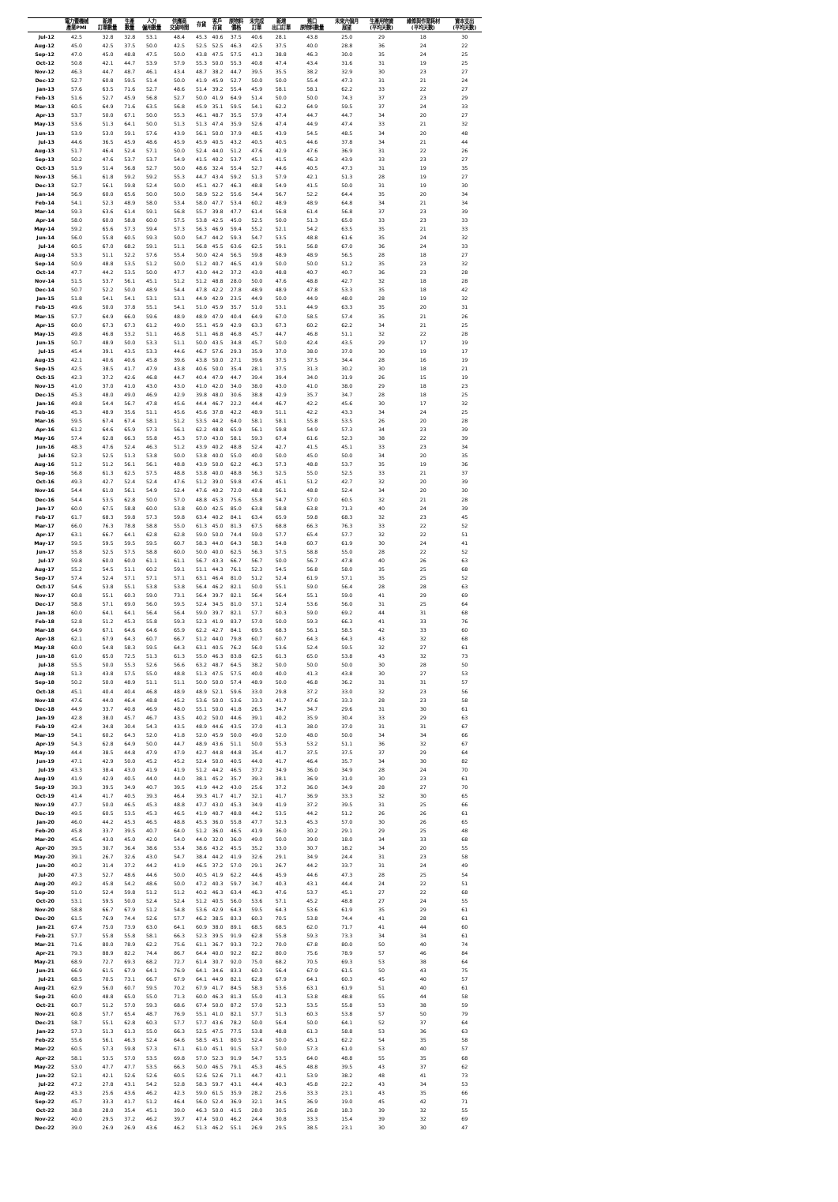| | 電力暨機械 產業PMI | 新增 訂單數量 | 生產 數量 | 人力 僱用數量 | 供應商 交貨時間 | 存貨 | 客戶 存貨 | 原物料 價格 | 未完成 訂單 | 新增 出口訂單 | 進口 原物料數量 | 未來六個月 展望 | 生產用物資 (平均天數) | 維修與作業耗材 (平均天數) | 資本支出 (平均天數) |
| --- | --- | --- | --- | --- | --- | --- | --- | --- | --- | --- | --- | --- | --- | --- | --- |
| Jul-12 | 42.5 | 32.8 | 32.8 | 53.1 | 48.4 | 45.3 | 40.6 | 37.5 | 40.6 | 28.1 | 43.8 | 25.0 | 29 | 18 | 30 |
| Aug-12 | 45.0 | 42.5 | 37.5 | 50.0 | 42.5 | 52.5 | 52.5 | 46.3 | 42.5 | 37.5 | 40.0 | 28.8 | 36 | 24 | 22 |
| Sep-12 | 47.0 | 45.0 | 48.8 | 47.5 | 50.0 | 43.8 | 47.5 | 57.5 | 41.3 | 38.8 | 46.3 | 30.0 | 35 | 24 | 25 |
| Oct-12 | 50.8 | 42.1 | 44.7 | 53.9 | 57.9 | 55.3 | 50.0 | 55.3 | 40.8 | 47.4 | 43.4 | 31.6 | 31 | 19 | 25 |
| Nov-12 | 46.3 | 44.7 | 48.7 | 46.1 | 43.4 | 48.7 | 38.2 | 44.7 | 39.5 | 35.5 | 38.2 | 32.9 | 30 | 23 | 27 |
| Dec-12 | 52.7 | 60.8 | 59.5 | 51.4 | 50.0 | 41.9 | 45.9 | 52.7 | 50.0 | 50.0 | 55.4 | 47.3 | 31 | 21 | 24 |
| Jan-13 | 57.6 | 63.5 | 71.6 | 52.7 | 48.6 | 51.4 | 39.2 | 55.4 | 45.9 | 58.1 | 58.1 | 62.2 | 33 | 22 | 27 |
| Feb-13 | 51.6 | 52.7 | 45.9 | 56.8 | 52.7 | 50.0 | 41.9 | 64.9 | 51.4 | 50.0 | 50.0 | 74.3 | 37 | 23 | 29 |
| Mar-13 | 60.5 | 64.9 | 71.6 | 63.5 | 56.8 | 45.9 | 35.1 | 59.5 | 54.1 | 62.2 | 64.9 | 59.5 | 37 | 24 | 33 |
| Apr-13 | 53.7 | 50.0 | 67.1 | 50.0 | 55.3 | 46.1 | 48.7 | 35.5 | 57.9 | 47.4 | 44.7 | 44.7 | 34 | 20 | 27 |
| May-13 | 53.6 | 51.3 | 64.1 | 50.0 | 51.3 | 51.3 | 47.4 | 35.9 | 52.6 | 47.4 | 44.9 | 47.4 | 33 | 21 | 32 |
| Jun-13 | 53.9 | 53.0 | 59.1 | 57.6 | 43.9 | 56.1 | 50.0 | 37.9 | 48.5 | 43.9 | 54.5 | 48.5 | 34 | 20 | 48 |
| Jul-13 | 44.6 | 36.5 | 45.9 | 48.6 | 45.9 | 45.9 | 40.5 | 43.2 | 40.5 | 40.5 | 44.6 | 37.8 | 34 | 21 | 44 |
| Aug-13 | 51.7 | 46.4 | 52.4 | 57.1 | 50.0 | 52.4 | 44.0 | 51.2 | 47.6 | 42.9 | 47.6 | 36.9 | 31 | 22 | 26 |
| Sep-13 | 50.2 | 47.6 | 53.7 | 53.7 | 54.9 | 41.5 | 40.2 | 53.7 | 45.1 | 41.5 | 46.3 | 43.9 | 33 | 23 | 27 |
| Oct-13 | 51.9 | 51.4 | 56.8 | 52.7 | 50.0 | 48.6 | 32.4 | 55.4 | 52.7 | 44.6 | 40.5 | 47.3 | 31 | 19 | 35 |
| Nov-13 | 56.1 | 61.8 | 59.2 | 59.2 | 55.3 | 44.7 | 43.4 | 59.2 | 51.3 | 57.9 | 42.1 | 51.3 | 28 | 19 | 27 |
| Dec-13 | 52.7 | 56.1 | 59.8 | 52.4 | 50.0 | 45.1 | 42.7 | 46.3 | 48.8 | 54.9 | 41.5 | 50.0 | 31 | 19 | 30 |
| Jan-14 | 56.9 | 60.0 | 65.6 | 50.0 | 50.0 | 58.9 | 52.2 | 55.6 | 54.4 | 56.7 | 52.2 | 64.4 | 35 | 20 | 34 |
| Feb-14 | 54.1 | 52.3 | 48.9 | 58.0 | 53.4 | 58.0 | 47.7 | 53.4 | 60.2 | 48.9 | 48.9 | 64.8 | 34 | 21 | 34 |
| Mar-14 | 59.3 | 63.6 | 61.4 | 59.1 | 56.8 | 55.7 | 39.8 | 47.7 | 61.4 | 56.8 | 61.4 | 56.8 | 37 | 23 | 39 |
| Apr-14 | 58.0 | 60.0 | 58.8 | 60.0 | 57.5 | 53.8 | 42.5 | 45.0 | 52.5 | 50.0 | 51.3 | 65.0 | 33 | 23 | 33 |
| May-14 | 59.2 | 65.6 | 57.3 | 59.4 | 57.3 | 56.3 | 46.9 | 59.4 | 55.2 | 52.1 | 54.2 | 63.5 | 35 | 21 | 33 |
| Jun-14 | 56.0 | 55.8 | 60.5 | 59.3 | 50.0 | 54.7 | 44.2 | 59.3 | 54.7 | 53.5 | 48.8 | 61.6 | 35 | 24 | 32 |
| Jul-14 | 60.5 | 67.0 | 68.2 | 59.1 | 51.1 | 56.8 | 45.5 | 63.6 | 62.5 | 59.1 | 56.8 | 67.0 | 36 | 24 | 33 |
| Aug-14 | 53.3 | 51.1 | 52.2 | 57.6 | 55.4 | 50.0 | 42.4 | 56.5 | 59.8 | 48.9 | 48.9 | 56.5 | 28 | 18 | 27 |
| Sep-14 | 50.9 | 48.8 | 53.5 | 51.2 | 50.0 | 51.2 | 40.7 | 46.5 | 41.9 | 50.0 | 50.0 | 51.2 | 35 | 23 | 32 |
| Oct-14 | 47.7 | 44.2 | 53.5 | 50.0 | 47.7 | 43.0 | 44.2 | 37.2 | 43.0 | 48.8 | 40.7 | 40.7 | 36 | 23 | 28 |
| Nov-14 | 51.5 | 53.7 | 56.1 | 45.1 | 51.2 | 51.2 | 48.8 | 28.0 | 50.0 | 47.6 | 48.8 | 42.7 | 32 | 18 | 28 |
| Dec-14 | 50.7 | 52.2 | 50.0 | 48.9 | 54.4 | 47.8 | 42.2 | 27.8 | 48.9 | 48.9 | 47.8 | 53.3 | 35 | 18 | 42 |
| Jan-15 | 51.8 | 54.1 | 54.1 | 53.1 | 53.1 | 44.9 | 42.9 | 23.5 | 44.9 | 50.0 | 44.9 | 48.0 | 28 | 19 | 32 |
| Feb-15 | 49.6 | 50.0 | 37.8 | 55.1 | 54.1 | 51.0 | 45.9 | 35.7 | 51.0 | 53.1 | 44.9 | 63.3 | 35 | 20 | 31 |
| Mar-15 | 57.7 | 64.9 | 66.0 | 59.6 | 48.9 | 48.9 | 47.9 | 40.4 | 64.9 | 67.0 | 58.5 | 57.4 | 35 | 21 | 26 |
| Apr-15 | 60.0 | 67.3 | 67.3 | 61.2 | 49.0 | 55.1 | 45.9 | 42.9 | 63.3 | 67.3 | 60.2 | 62.2 | 34 | 21 | 25 |
| May-15 | 49.8 | 46.8 | 53.2 | 51.1 | 46.8 | 51.1 | 46.8 | 46.8 | 45.7 | 44.7 | 46.8 | 51.1 | 32 | 22 | 28 |
| Jun-15 | 50.7 | 48.9 | 50.0 | 53.3 | 51.1 | 50.0 | 43.5 | 34.8 | 45.7 | 50.0 | 42.4 | 43.5 | 29 | 17 | 19 |
| Jul-15 | 45.4 | 39.1 | 43.5 | 53.3 | 44.6 | 46.7 | 57.6 | 29.3 | 35.9 | 37.0 | 38.0 | 37.0 | 30 | 19 | 17 |
| Aug-15 | 42.1 | 40.6 | 40.6 | 45.8 | 39.6 | 43.8 | 50.0 | 27.1 | 39.6 | 37.5 | 37.5 | 34.4 | 28 | 16 | 19 |
| Sep-15 | 42.5 | 38.5 | 41.7 | 47.9 | 43.8 | 40.6 | 50.0 | 35.4 | 28.1 | 37.5 | 31.3 | 30.2 | 30 | 18 | 21 |
| Oct-15 | 42.3 | 37.2 | 42.6 | 46.8 | 44.7 | 40.4 | 47.9 | 44.7 | 39.4 | 39.4 | 34.0 | 31.9 | 26 | 15 | 19 |
| Nov-15 | 41.0 | 37.0 | 41.0 | 43.0 | 43.0 | 41.0 | 42.0 | 34.0 | 38.0 | 43.0 | 41.0 | 38.0 | 29 | 18 | 23 |
| Dec-15 | 45.3 | 48.0 | 49.0 | 46.9 | 42.9 | 39.8 | 48.0 | 30.6 | 38.8 | 42.9 | 35.7 | 34.7 | 28 | 18 | 25 |
| Jan-16 | 49.8 | 54.4 | 56.7 | 47.8 | 45.6 | 44.4 | 46.7 | 22.2 | 44.4 | 46.7 | 42.2 | 45.6 | 30 | 17 | 32 |
| Feb-16 | 45.3 | 48.9 | 35.6 | 51.1 | 45.6 | 45.6 | 37.8 | 42.2 | 48.9 | 51.1 | 42.2 | 43.3 | 34 | 24 | 25 |
| Mar-16 | 59.5 | 67.4 | 67.4 | 58.1 | 51.2 | 53.5 | 44.2 | 64.0 | 58.1 | 58.1 | 55.8 | 53.5 | 26 | 20 | 28 |
| Apr-16 | 61.2 | 64.6 | 65.9 | 57.3 | 56.1 | 62.2 | 48.8 | 65.9 | 56.1 | 59.8 | 54.9 | 57.3 | 34 | 23 | 39 |
| May-16 | 57.4 | 62.8 | 66.3 | 55.8 | 45.3 | 57.0 | 43.0 | 58.1 | 59.3 | 67.4 | 61.6 | 52.3 | 38 | 22 | 39 |
| Jun-16 | 48.3 | 47.6 | 52.4 | 46.3 | 51.2 | 43.9 | 40.2 | 48.8 | 52.4 | 42.7 | 41.5 | 45.1 | 33 | 23 | 34 |
| Jul-16 | 52.3 | 52.5 | 51.3 | 53.8 | 50.0 | 53.8 | 40.0 | 55.0 | 40.0 | 50.0 | 45.0 | 50.0 | 34 | 20 | 35 |
| Aug-16 | 51.2 | 51.2 | 56.1 | 56.1 | 48.8 | 43.9 | 50.0 | 62.2 | 46.3 | 57.3 | 48.8 | 53.7 | 35 | 19 | 36 |
| Sep-16 | 56.8 | 61.3 | 62.5 | 57.5 | 48.8 | 53.8 | 40.0 | 48.8 | 56.3 | 52.5 | 55.0 | 52.5 | 33 | 21 | 37 |
| Oct-16 | 49.3 | 42.7 | 52.4 | 52.4 | 47.6 | 51.2 | 39.0 | 59.8 | 47.6 | 45.1 | 51.2 | 42.7 | 32 | 20 | 39 |
| Nov-16 | 54.4 | 61.0 | 56.1 | 54.9 | 52.4 | 47.6 | 40.2 | 72.0 | 48.8 | 56.1 | 48.8 | 52.4 | 34 | 20 | 30 |
| Dec-16 | 54.4 | 53.5 | 62.8 | 50.0 | 57.0 | 48.8 | 45.3 | 75.6 | 55.8 | 54.7 | 57.0 | 60.5 | 32 | 21 | 28 |
| Jan-17 | 60.0 | 67.5 | 58.8 | 60.0 | 53.8 | 60.0 | 42.5 | 85.0 | 63.8 | 58.8 | 63.8 | 71.3 | 40 | 24 | 39 |
| Feb-17 | 61.7 | 68.3 | 59.8 | 57.3 | 59.8 | 63.4 | 40.2 | 84.1 | 63.4 | 65.9 | 59.8 | 68.3 | 32 | 23 | 45 |
| Mar-17 | 66.0 | 76.3 | 78.8 | 58.8 | 55.0 | 61.3 | 45.0 | 81.3 | 67.5 | 68.8 | 66.3 | 76.3 | 33 | 22 | 52 |
| Apr-17 | 63.1 | 66.7 | 64.1 | 62.8 | 62.8 | 59.0 | 50.0 | 74.4 | 59.0 | 57.7 | 65.4 | 57.7 | 32 | 22 | 51 |
| May-17 | 59.5 | 59.5 | 59.5 | 59.5 | 60.7 | 58.3 | 44.0 | 64.3 | 58.3 | 54.8 | 60.7 | 61.9 | 30 | 24 | 41 |
| Jun-17 | 55.8 | 52.5 | 57.5 | 58.8 | 60.0 | 50.0 | 40.0 | 62.5 | 56.3 | 57.5 | 58.8 | 55.0 | 28 | 22 | 52 |
| Jul-17 | 59.8 | 60.0 | 60.0 | 61.1 | 61.1 | 56.7 | 43.3 | 66.7 | 56.7 | 50.0 | 56.7 | 47.8 | 40 | 26 | 63 |
| Aug-17 | 55.2 | 54.5 | 51.1 | 60.2 | 59.1 | 51.1 | 44.3 | 76.1 | 52.3 | 54.5 | 56.8 | 58.0 | 35 | 25 | 68 |
| Sep-17 | 57.4 | 52.4 | 57.1 | 57.1 | 57.1 | 63.1 | 46.4 | 81.0 | 51.2 | 52.4 | 61.9 | 57.1 | 35 | 25 | 52 |
| Oct-17 | 54.6 | 53.8 | 55.1 | 53.8 | 53.8 | 56.4 | 46.2 | 82.1 | 50.0 | 55.1 | 59.0 | 56.4 | 28 | 28 | 63 |
| Nov-17 | 60.8 | 55.1 | 60.3 | 59.0 | 73.1 | 56.4 | 39.7 | 82.1 | 56.4 | 56.4 | 55.1 | 59.0 | 41 | 29 | 69 |
| Dec-17 | 58.8 | 57.1 | 69.0 | 56.0 | 59.5 | 52.4 | 34.5 | 81.0 | 57.1 | 52.4 | 53.6 | 56.0 | 31 | 25 | 64 |
| Jan-18 | 60.0 | 64.1 | 64.1 | 56.4 | 56.4 | 59.0 | 39.7 | 82.1 | 57.7 | 60.3 | 59.0 | 69.2 | 44 | 31 | 68 |
| Feb-18 | 52.8 | 51.2 | 45.3 | 55.8 | 59.3 | 52.3 | 41.9 | 83.7 | 57.0 | 50.0 | 59.3 | 66.3 | 41 | 33 | 76 |
| Mar-18 | 64.9 | 67.1 | 64.6 | 64.6 | 65.9 | 62.2 | 42.7 | 84.1 | 69.5 | 68.3 | 56.1 | 58.5 | 42 | 33 | 60 |
| Apr-18 | 62.1 | 67.9 | 64.3 | 60.7 | 66.7 | 51.2 | 44.0 | 79.8 | 60.7 | 60.7 | 64.3 | 64.3 | 43 | 32 | 68 |
| May-18 | 60.0 | 54.8 | 58.3 | 59.5 | 64.3 | 63.1 | 40.5 | 76.2 | 56.0 | 53.6 | 52.4 | 59.5 | 32 | 27 | 61 |
| Jun-18 | 61.0 | 65.0 | 72.5 | 51.3 | 61.3 | 55.0 | 46.3 | 83.8 | 62.5 | 61.3 | 65.0 | 53.8 | 43 | 32 | 73 |
| Jul-18 | 55.5 | 50.0 | 55.3 | 52.6 | 56.6 | 63.2 | 48.7 | 64.5 | 38.2 | 50.0 | 50.0 | 50.0 | 30 | 28 | 50 |
| Aug-18 | 51.3 | 43.8 | 57.5 | 55.0 | 48.8 | 51.3 | 47.5 | 57.5 | 40.0 | 40.0 | 41.3 | 43.8 | 30 | 27 | 53 |
| Sep-18 | 50.2 | 50.0 | 48.9 | 51.1 | 51.1 | 50.0 | 50.0 | 57.4 | 48.9 | 50.0 | 46.8 | 36.2 | 31 | 31 | 57 |
| Oct-18 | 45.1 | 40.4 | 40.4 | 46.8 | 48.9 | 48.9 | 52.1 | 59.6 | 33.0 | 29.8 | 37.2 | 33.0 | 32 | 23 | 56 |
| Nov-18 | 47.6 | 44.0 | 46.4 | 48.8 | 45.2 | 53.6 | 50.0 | 53.6 | 33.3 | 41.7 | 47.6 | 33.3 | 28 | 23 | 58 |
| Dec-18 | 44.9 | 33.7 | 40.8 | 46.9 | 48.0 | 55.1 | 50.0 | 41.8 | 26.5 | 34.7 | 34.7 | 29.6 | 31 | 30 | 61 |
| Jan-19 | 42.8 | 38.0 | 45.7 | 46.7 | 43.5 | 40.2 | 50.0 | 44.6 | 39.1 | 40.2 | 35.9 | 30.4 | 33 | 29 | 63 |
| Feb-19 | 42.4 | 34.8 | 30.4 | 54.3 | 43.5 | 48.9 | 44.6 | 43.5 | 37.0 | 41.3 | 38.0 | 37.0 | 31 | 31 | 67 |
| Mar-19 | 54.1 | 60.2 | 64.3 | 52.0 | 41.8 | 52.0 | 45.9 | 50.0 | 49.0 | 52.0 | 48.0 | 50.0 | 34 | 34 | 66 |
| Apr-19 | 54.3 | 62.8 | 64.9 | 50.0 | 44.7 | 48.9 | 43.6 | 51.1 | 50.0 | 55.3 | 53.2 | 51.1 | 36 | 32 | 67 |
| May-19 | 44.4 | 38.5 | 44.8 | 47.9 | 47.9 | 42.7 | 44.8 | 44.8 | 35.4 | 41.7 | 37.5 | 37.5 | 37 | 29 | 64 |
| Jun-19 | 47.1 | 42.9 | 50.0 | 45.2 | 45.2 | 52.4 | 50.0 | 40.5 | 44.0 | 41.7 | 46.4 | 35.7 | 34 | 30 | 82 |
| Jul-19 | 43.3 | 38.4 | 43.0 | 41.9 | 41.9 | 51.2 | 44.2 | 46.5 | 37.2 | 34.9 | 36.0 | 34.9 | 28 | 24 | 70 |
| Aug-19 | 41.9 | 42.9 | 40.5 | 44.0 | 44.0 | 38.1 | 45.2 | 35.7 | 39.3 | 38.1 | 36.9 | 31.0 | 30 | 23 | 61 |
| Sep-19 | 39.3 | 39.5 | 34.9 | 40.7 | 39.5 | 41.9 | 44.2 | 43.0 | 25.6 | 37.2 | 36.0 | 34.9 | 28 | 27 | 70 |
| Oct-19 | 41.4 | 41.7 | 40.5 | 39.3 | 46.4 | 39.3 | 41.7 | 41.7 | 32.1 | 41.7 | 36.9 | 33.3 | 32 | 30 | 65 |
| Nov-19 | 47.7 | 50.0 | 46.5 | 45.3 | 48.8 | 47.7 | 43.0 | 45.3 | 34.9 | 41.9 | 37.2 | 39.5 | 31 | 25 | 66 |
| Dec-19 | 49.5 | 60.5 | 53.5 | 45.3 | 46.5 | 41.9 | 40.7 | 48.8 | 44.2 | 53.5 | 44.2 | 51.2 | 26 | 26 | 61 |
| Jan-20 | 46.0 | 44.2 | 45.3 | 46.5 | 48.8 | 45.3 | 36.0 | 55.8 | 47.7 | 52.3 | 45.3 | 57.0 | 30 | 26 | 65 |
| Feb-20 | 45.8 | 33.7 | 39.5 | 40.7 | 64.0 | 51.2 | 36.0 | 46.5 | 41.9 | 36.0 | 30.2 | 29.1 | 29 | 25 | 48 |
| Mar-20 | 45.6 | 43.0 | 45.0 | 42.0 | 54.0 | 44.0 | 32.0 | 36.0 | 49.0 | 50.0 | 39.0 | 18.0 | 34 | 33 | 68 |
| Apr-20 | 39.5 | 30.7 | 36.4 | 38.6 | 53.4 | 38.6 | 43.2 | 45.5 | 35.2 | 33.0 | 30.7 | 18.2 | 34 | 20 | 55 |
| May-20 | 39.1 | 26.7 | 32.6 | 43.0 | 54.7 | 38.4 | 44.2 | 41.9 | 32.6 | 29.1 | 34.9 | 24.4 | 31 | 23 | 58 |
| Jun-20 | 40.2 | 31.4 | 37.2 | 44.2 | 41.9 | 46.5 | 37.2 | 57.0 | 29.1 | 26.7 | 44.2 | 33.7 | 31 | 24 | 49 |
| Jul-20 | 47.3 | 52.7 | 48.6 | 44.6 | 50.0 | 40.5 | 41.9 | 62.2 | 44.6 | 45.9 | 44.6 | 47.3 | 28 | 25 | 54 |
| Aug-20 | 49.2 | 45.8 | 54.2 | 48.6 | 50.0 | 47.2 | 40.3 | 59.7 | 34.7 | 40.3 | 43.1 | 44.4 | 24 | 22 | 51 |
| Sep-20 | 51.0 | 52.4 | 59.8 | 51.2 | 51.2 | 40.2 | 46.3 | 63.4 | 46.3 | 47.6 | 53.7 | 45.1 | 27 | 22 | 68 |
| Oct-20 | 53.1 | 59.5 | 50.0 | 52.4 | 52.4 | 51.2 | 40.5 | 56.0 | 53.6 | 57.1 | 45.2 | 48.8 | 27 | 24 | 55 |
| Nov-20 | 58.8 | 66.7 | 67.9 | 51.2 | 54.8 | 53.6 | 42.9 | 64.3 | 59.5 | 64.3 | 53.6 | 61.9 | 35 | 29 | 61 |
| Dec-20 | 61.5 | 76.9 | 74.4 | 52.6 | 57.7 | 46.2 | 38.5 | 83.3 | 60.3 | 70.5 | 53.8 | 74.4 | 41 | 28 | 61 |
| Jan-21 | 67.4 | 75.0 | 73.9 | 63.0 | 64.1 | 60.9 | 38.0 | 89.1 | 68.5 | 68.5 | 62.0 | 71.7 | 41 | 44 | 60 |
| Feb-21 | 57.7 | 55.8 | 55.8 | 58.1 | 66.3 | 52.3 | 39.5 | 91.9 | 62.8 | 55.8 | 59.3 | 73.3 | 34 | 34 | 61 |
| Mar-21 | 71.6 | 80.0 | 78.9 | 62.2 | 75.6 | 61.1 | 36.7 | 93.3 | 72.2 | 70.0 | 67.8 | 80.0 | 50 | 40 | 74 |
| Apr-21 | 79.3 | 88.9 | 82.2 | 74.4 | 86.7 | 64.4 | 40.0 | 92.2 | 82.2 | 80.0 | 75.6 | 78.9 | 57 | 46 | 84 |
| May-21 | 68.9 | 72.7 | 69.3 | 68.2 | 72.7 | 61.4 | 30.7 | 92.0 | 75.0 | 68.2 | 70.5 | 69.3 | 53 | 38 | 64 |
| Jun-21 | 66.9 | 61.5 | 67.9 | 64.1 | 76.9 | 64.1 | 34.6 | 83.3 | 60.3 | 56.4 | 67.9 | 61.5 | 50 | 43 | 75 |
| Jul-21 | 68.5 | 70.5 | 73.1 | 66.7 | 67.9 | 64.1 | 44.9 | 82.1 | 62.8 | 67.9 | 64.1 | 60.3 | 45 | 40 | 57 |
| Aug-21 | 62.9 | 56.0 | 60.7 | 59.5 | 70.2 | 67.9 | 41.7 | 84.5 | 58.3 | 53.6 | 63.1 | 61.9 | 51 | 40 | 61 |
| Sep-21 | 60.0 | 48.8 | 65.0 | 55.0 | 71.3 | 60.0 | 46.3 | 81.3 | 55.0 | 41.3 | 53.8 | 48.8 | 55 | 44 | 58 |
| Oct-21 | 60.7 | 51.2 | 57.0 | 59.3 | 68.6 | 67.4 | 50.0 | 87.2 | 57.0 | 52.3 | 53.5 | 55.8 | 53 | 38 | 59 |
| Nov-21 | 60.8 | 57.7 | 65.4 | 48.7 | 76.9 | 55.1 | 41.0 | 82.1 | 57.7 | 51.3 | 60.3 | 53.8 | 57 | 50 | 79 |
| Dec-21 | 58.7 | 55.1 | 62.8 | 60.3 | 57.7 | 57.7 | 43.6 | 78.2 | 50.0 | 56.4 | 50.0 | 64.1 | 52 | 37 | 64 |
| Jan-22 | 57.3 | 51.3 | 61.3 | 55.0 | 66.3 | 52.5 | 47.5 | 77.5 | 53.8 | 48.8 | 61.3 | 58.8 | 53 | 36 | 63 |
| Feb-22 | 55.6 | 56.1 | 46.3 | 52.4 | 64.6 | 58.5 | 45.1 | 80.5 | 52.4 | 50.0 | 45.1 | 62.2 | 54 | 35 | 58 |
| Mar-22 | 60.5 | 57.3 | 59.8 | 57.3 | 67.1 | 61.0 | 45.1 | 91.5 | 53.7 | 50.0 | 57.3 | 61.0 | 53 | 40 | 57 |
| Apr-22 | 58.1 | 53.5 | 57.0 | 53.5 | 69.8 | 57.0 | 52.3 | 91.9 | 54.7 | 53.5 | 64.0 | 48.8 | 55 | 35 | 68 |
| May-22 | 53.0 | 47.7 | 47.7 | 53.5 | 66.3 | 50.0 | 46.5 | 79.1 | 45.3 | 46.5 | 48.8 | 39.5 | 43 | 37 | 62 |
| Jun-22 | 52.1 | 42.1 | 52.6 | 52.6 | 60.5 | 52.6 | 52.6 | 71.1 | 44.7 | 42.1 | 53.9 | 38.2 | 48 | 41 | 73 |
| Jul-22 | 47.2 | 27.8 | 43.1 | 54.2 | 52.8 | 58.3 | 59.7 | 43.1 | 44.4 | 40.3 | 45.8 | 22.2 | 43 | 34 | 53 |
| Aug-22 | 43.3 | 25.6 | 43.6 | 46.2 | 42.3 | 59.0 | 61.5 | 35.9 | 28.2 | 25.6 | 33.3 | 23.1 | 43 | 35 | 66 |
| Sep-22 | 45.7 | 33.3 | 41.7 | 51.2 | 46.4 | 56.0 | 52.4 | 36.9 | 32.1 | 34.5 | 36.9 | 19.0 | 45 | 42 | 71 |
| Oct-22 | 38.8 | 28.0 | 35.4 | 45.1 | 39.0 | 46.3 | 50.0 | 41.5 | 28.0 | 30.5 | 26.8 | 18.3 | 39 | 32 | 55 |
| Nov-22 | 40.0 | 29.5 | 37.2 | 46.2 | 39.7 | 47.4 | 50.0 | 46.2 | 24.4 | 30.8 | 33.3 | 15.4 | 39 | 32 | 69 |
| Dec-22 | 39.0 | 26.9 | 26.9 | 43.6 | 46.2 | 51.3 | 46.2 | 55.1 | 26.9 | 29.5 | 38.5 | 23.1 | 30 | 30 | 47 |